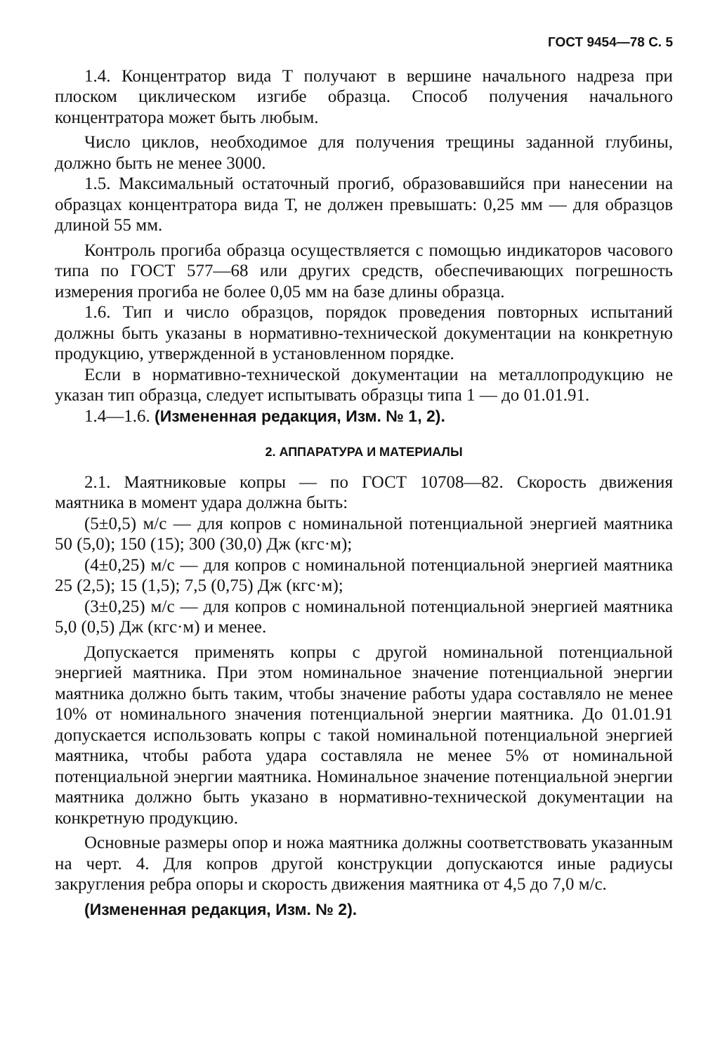ГОСТ 9454—78 С. 5
1.4. Концентратор вида Т получают в вершине начального надреза при плоском циклическом изгибе образца. Способ получения начального концентратора может быть любым.
Число циклов, необходимое для получения трещины заданной глубины, должно быть не менее 3000.
1.5. Максимальный остаточный прогиб, образовавшийся при нанесении на образцах концентратора вида Т, не должен превышать: 0,25 мм — для образцов длиной 55 мм.
Контроль прогиба образца осуществляется с помощью индикаторов часового типа по ГОСТ 577—68 или других средств, обеспечивающих погрешность измерения прогиба не более 0,05 мм на базе длины образца.
1.6. Тип и число образцов, порядок проведения повторных испытаний должны быть указаны в нормативно-технической документации на конкретную продукцию, утвержденной в установленном порядке.
Если в нормативно-технической документации на металлопродукцию не указан тип образца, следует испытывать образцы типа 1 — до 01.01.91.
1.4—1.6. (Измененная редакция, Изм. № 1, 2).
2. АППАРАТУРА И МАТЕРИАЛЫ
2.1. Маятниковые копры — по ГОСТ 10708—82. Скорость движения маятника в момент удара должна быть:
(5±0,5) м/с — для копров с номинальной потенциальной энергией маятника 50 (5,0); 150 (15); 300 (30,0) Дж (кгс·м);
(4±0,25) м/с — для копров с номинальной потенциальной энергией маятника 25 (2,5); 15 (1,5); 7,5 (0,75) Дж (кгс·м);
(3±0,25) м/с — для копров с номинальной потенциальной энергией маятника 5,0 (0,5) Дж (кгс·м) и менее.
Допускается применять копры с другой номинальной потенциальной энергией маятника. При этом номинальное значение потенциальной энергии маятника должно быть таким, чтобы значение работы удара составляло не менее 10% от номинального значения потенциальной энергии маятника. До 01.01.91 допускается использовать копры с такой номинальной потенциальной энергией маятника, чтобы работа удара составляла не менее 5% от номинальной потенциальной энергии маятника. Номинальное значение потенциальной энергии маятника должно быть указано в нормативно-технической документации на конкретную продукцию.
Основные размеры опор и ножа маятника должны соответствовать указанным на черт. 4. Для копров другой конструкции допускаются иные радиусы закругления ребра опоры и скорость движения маятника от 4,5 до 7,0 м/с.
(Измененная редакция, Изм. № 2).